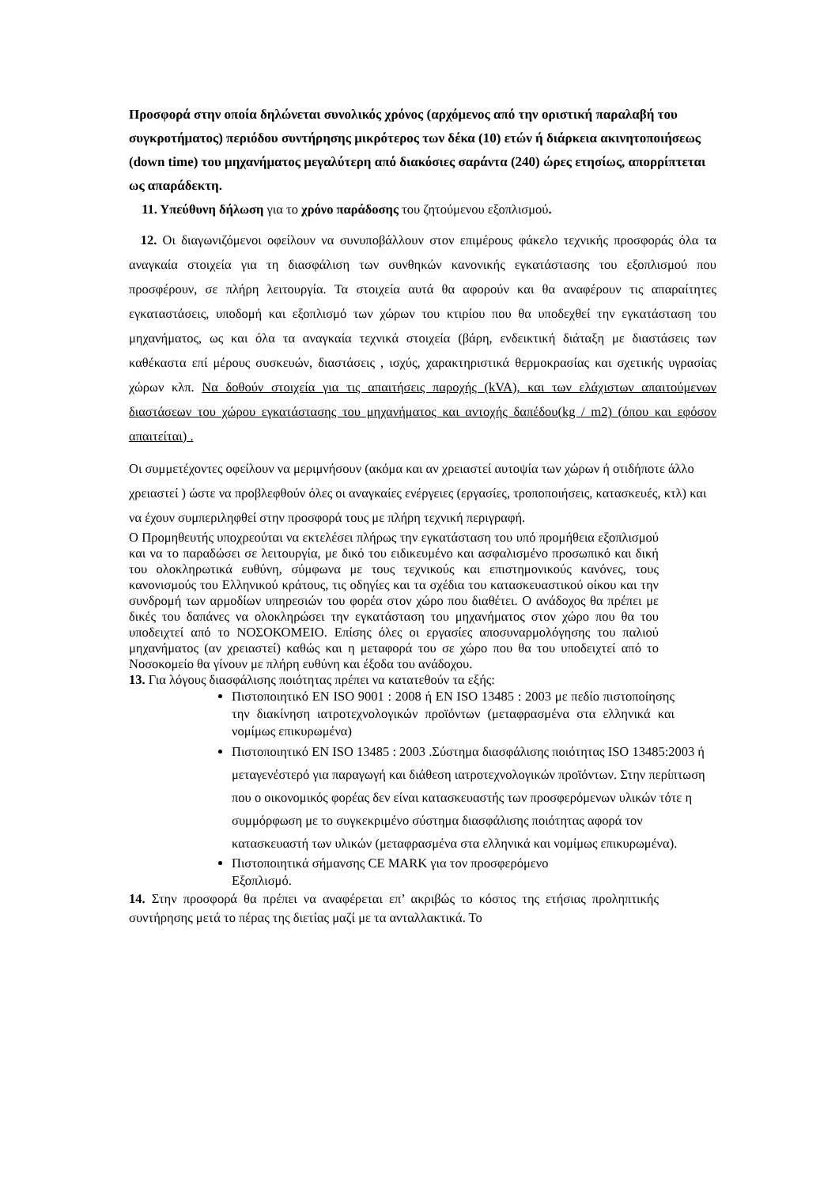Προσφορά στην οποία δηλώνεται συνολικός χρόνος (αρχόμενος από την οριστική παραλαβή του συγκροτήματος) περιόδου συντήρησης μικρότερος των δέκα (10) ετών ή διάρκεια ακινητοποιήσεως (down time) του μηχανήματος μεγαλύτερη από διακόσιες σαράντα (240) ώρες ετησίως, απορρίπτεται ως απαράδεκτη.
11. Υπεύθυνη δήλωση για το χρόνο παράδοσης του ζητούμενου εξοπλισμού.
12. Οι διαγωνιζόμενοι οφείλουν να συνυποβάλλουν στον επιμέρους φάκελο τεχνικής προσφοράς όλα τα αναγκαία στοιχεία για τη διασφάλιση των συνθηκών κανονικής εγκατάστασης του εξοπλισμού που προσφέρουν, σε πλήρη λειτουργία. Τα στοιχεία αυτά θα αφορούν και θα αναφέρουν τις απαραίτητες εγκαταστάσεις, υποδομή και εξοπλισμό των χώρων του κτιρίου που θα υποδεχθεί την εγκατάσταση του μηχανήματος, ως και όλα τα αναγκαία τεχνικά στοιχεία (βάρη, ενδεικτική διάταξη με διαστάσεις των καθέκαστα επί μέρους συσκευών, διαστάσεις , ισχύς, χαρακτηριστικά θερμοκρασίας και σχετικής υγρασίας χώρων κλπ. Να δοθούν στοιχεία για τις απαιτήσεις παροχής (kVA), και των ελάχιστων απαιτούμενων διαστάσεων του χώρου εγκατάστασης του μηχανήματος και αντοχής δαπέδου(kg / m2) (όπου και εφόσον απαιτείται) .
Οι συμμετέχοντες οφείλουν να μεριμνήσουν (ακόμα και αν χρειαστεί αυτοψία των χώρων ή οτιδήποτε άλλο χρειαστεί ) ώστε να προβλεφθούν όλες οι αναγκαίες ενέργειες (εργασίες, τροποποιήσεις, κατασκευές, κτλ) και να έχουν συμπεριληφθεί στην προσφορά τους με πλήρη τεχνική περιγραφή.
Ο Προμηθευτής υποχρεούται να εκτελέσει πλήρως την εγκατάσταση του υπό προμήθεια εξοπλισμού και να το παραδώσει σε λειτουργία, με δικό του ειδικευμένο και ασφαλισμένο προσωπικό και δική του ολοκληρωτικά ευθύνη, σύμφωνα με τους τεχνικούς και επιστημονικούς κανόνες, τους κανονισμούς του Ελληνικού κράτους, τις οδηγίες και τα σχέδια του κατασκευαστικού οίκου και την συνδρομή των αρμοδίων υπηρεσιών του φορέα στον χώρο που διαθέτει. Ο ανάδοχος θα πρέπει με δικές του δαπάνες να ολοκληρώσει την εγκατάσταση του μηχανήματος στον χώρο που θα του υποδειχτεί από το ΝΟΣΟΚΟΜΕΙΟ. Επίσης όλες οι εργασίες αποσυναρμολόγησης του παλιού μηχανήματος (αν χρειαστεί) καθώς και η μεταφορά του σε χώρο που θα του υποδειχτεί από το Νοσοκομείο θα γίνουν με πλήρη ευθύνη και έξοδα του ανάδοχου.
13. Για λόγους διασφάλισης ποιότητας πρέπει να κατατεθούν τα εξής:
Πιστοποιητικό EN ISO 9001 : 2008 ή EN ISO 13485 : 2003 με πεδίο πιστοποίησης την διακίνηση ιατροτεχνολογικών προϊόντων (μεταφρασμένα στα ελληνικά και νομίμως επικυρωμένα)
Πιστοποιητικό EN ISO 13485 : 2003 .Σύστημα διασφάλισης ποιότητας ISO 13485:2003 ή μεταγενέστερό για παραγωγή και διάθεση ιατροτεχνολογικών προϊόντων. Στην περίπτωση που ο οικονομικός φορέας δεν είναι κατασκευαστής των προσφερόμενων υλικών τότε η συμμόρφωση με το συγκεκριμένο σύστημα διασφάλισης ποιότητας αφορά τον κατασκευαστή των υλικών (μεταφρασμένα στα ελληνικά και νομίμως επικυρωμένα).
Πιστοποιητικά σήμανσης CE MARK για τον προσφερόμενο Εξοπλισμό.
14. Στην προσφορά θα πρέπει να αναφέρεται επ’ ακριβώς το κόστος της ετήσιας προληπτικής συντήρησης μετά το πέρας της διετίας μαζί με τα ανταλλακτικά. Το